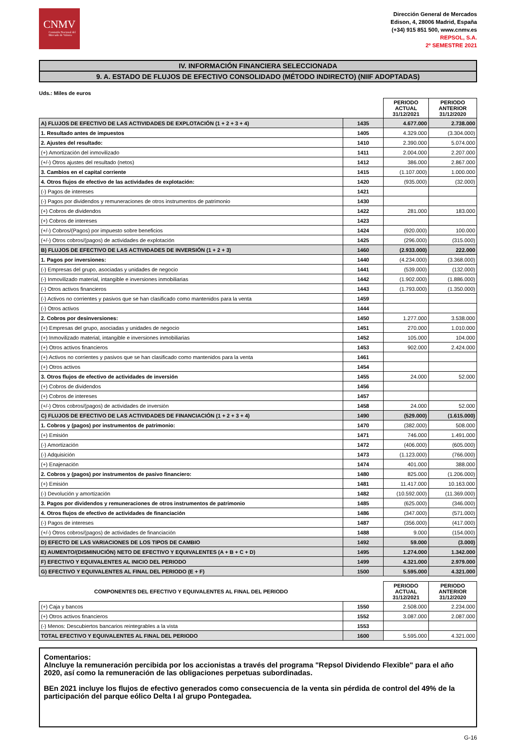CNMV
Comisión Nacional del Mercado de Valores
Dirección General de Mercados
Edison, 4, 28006 Madrid, España
(+34) 915 851 500, www.cnmv.es
REPSOL, S.A.
2º SEMESTRE 2021
IV. INFORMACIÓN FINANCIERA SELECCIONADA
9. A. ESTADO DE FLUJOS DE EFECTIVO CONSOLIDADO (MÉTODO INDIRECTO) (NIIF ADOPTADAS)
Uds.: Miles de euros
| | | PERIODO ACTUAL 31/12/2021 | PERIODO ANTERIOR 31/12/2020 |
| --- | --- | --- | --- |
| A) FLUJOS DE EFECTIVO DE LAS ACTIVIDADES DE EXPLOTACIÓN (1 + 2 + 3 + 4) | 1435 | 4.677.000 | 2.738.000 |
| 1. Resultado antes de impuestos | 1405 | 4.329.000 | (3.304.000) |
| 2. Ajustes del resultado: | 1410 | 2.390.000 | 5.074.000 |
| (+) Amortización del inmovilizado | 1411 | 2.004.000 | 2.207.000 |
| (+/-) Otros ajustes del resultado (netos) | 1412 | 386.000 | 2.867.000 |
| 3. Cambios en el capital corriente | 1415 | (1.107.000) | 1.000.000 |
| 4. Otros flujos de efectivo de las actividades de explotación: | 1420 | (935.000) | (32.000) |
| (-) Pagos de intereses | 1421 | | |
| (-) Pagos por dividendos y remuneraciones de otros instrumentos de patrimonio | 1430 | | |
| (+) Cobros de dividendos | 1422 | 281.000 | 183.000 |
| (+) Cobros de intereses | 1423 | | |
| (+/-) Cobros/(Pagos) por impuesto sobre beneficios | 1424 | (920.000) | 100.000 |
| (+/-) Otros cobros/(pagos) de actividades de explotación | 1425 | (296.000) | (315.000) |
| B) FLUJOS DE EFECTIVO DE LAS ACTIVIDADES DE INVERSIÓN (1 + 2 + 3) | 1460 | (2.933.000) | 222.000 |
| 1. Pagos por inversiones: | 1440 | (4.234.000) | (3.368.000) |
| (-) Empresas del grupo, asociadas y unidades de negocio | 1441 | (539.000) | (132.000) |
| (-) Inmovilizado material, intangible e inversiones inmobiliarias | 1442 | (1.902.000) | (1.886.000) |
| (-) Otros activos financieros | 1443 | (1.793.000) | (1.350.000) |
| (-) Activos no corrientes y pasivos que se han clasificado como mantenidos para la venta | 1459 | | |
| (-) Otros activos | 1444 | | |
| 2. Cobros por desinversiones: | 1450 | 1.277.000 | 3.538.000 |
| (+) Empresas del grupo, asociadas y unidades de negocio | 1451 | 270.000 | 1.010.000 |
| (+) Inmovilizado material, intangible e inversiones inmobiliarias | 1452 | 105.000 | 104.000 |
| (+) Otros activos financieros | 1453 | 902.000 | 2.424.000 |
| (+) Activos no corrientes y pasivos que se han clasificado como mantenidos para la venta | 1461 | | |
| (+) Otros activos | 1454 | | |
| 3. Otros flujos de efectivo de actividades de inversión | 1455 | 24.000 | 52.000 |
| (+) Cobros de dividendos | 1456 | | |
| (+) Cobros de intereses | 1457 | | |
| (+/-) Otros cobros/(pagos) de actividades de inversión | 1458 | 24.000 | 52.000 |
| C) FLUJOS DE EFECTIVO DE LAS ACTIVIDADES DE FINANCIACIÓN (1 + 2 + 3 + 4) | 1490 | (529.000) | (1.615.000) |
| 1. Cobros y (pagos) por instrumentos de patrimonio: | 1470 | (382.000) | 508.000 |
| (+) Emisión | 1471 | 746.000 | 1.491.000 |
| (-) Amortización | 1472 | (406.000) | (605.000) |
| (-) Adquisición | 1473 | (1.123.000) | (766.000) |
| (+) Enajenación | 1474 | 401.000 | 388.000 |
| 2. Cobros y (pagos) por instrumentos de pasivo financiero: | 1480 | 825.000 | (1.206.000) |
| (+) Emisión | 1481 | 11.417.000 | 10.163.000 |
| (-) Devolución y amortización | 1482 | (10.592.000) | (11.369.000) |
| 3. Pagos por dividendos y remuneraciones de otros instrumentos de patrimonio | 1485 | (625.000) | (346.000) |
| 4. Otros flujos de efectivo de actividades de financiación | 1486 | (347.000) | (571.000) |
| (-) Pagos de intereses | 1487 | (356.000) | (417.000) |
| (+/-) Otros cobros/(pagos) de actividades de financiación | 1488 | 9.000 | (154.000) |
| D) EFECTO DE LAS VARIACIONES DE LOS TIPOS DE CAMBIO | 1492 | 59.000 | (3.000) |
| E) AUMENTO/(DISMINUCIÓN) NETO DE EFECTIVO Y EQUIVALENTES (A + B + C + D) | 1495 | 1.274.000 | 1.342.000 |
| F) EFECTIVO Y EQUIVALENTES AL INICIO DEL PERIODO | 1499 | 4.321.000 | 2.979.000 |
| G) EFECTIVO Y EQUIVALENTES AL FINAL DEL PERIODO (E + F) | 1500 | 5.595.000 | 4.321.000 |
| COMPONENTES DEL EFECTIVO Y EQUIVALENTES AL FINAL DEL PERIODO | | PERIODO ACTUAL 31/12/2021 | PERIODO ANTERIOR 31/12/2020 |
| --- | --- | --- | --- |
| (+) Caja y bancos | 1550 | 2.508.000 | 2.234.000 |
| (+) Otros activos financieros | 1552 | 3.087.000 | 2.087.000 |
| (-) Menos: Descubiertos bancarios reintegrables a la vista | 1553 | | |
| TOTAL EFECTIVO Y EQUIVALENTES AL FINAL DEL PERIODO | 1600 | 5.595.000 | 4.321.000 |
Comentarios:
AIncluye la remuneración percibida por los accionistas a través del programa "Repsol Dividendo Flexible" para el año 2020, así como la remuneración de las obligaciones perpetuas subordinadas.
BEn 2021 incluye los flujos de efectivo generados como consecuencia de la venta sin pérdida de control del 49% de la participación del parque eólico Delta I al grupo Pontegadea.
G-16